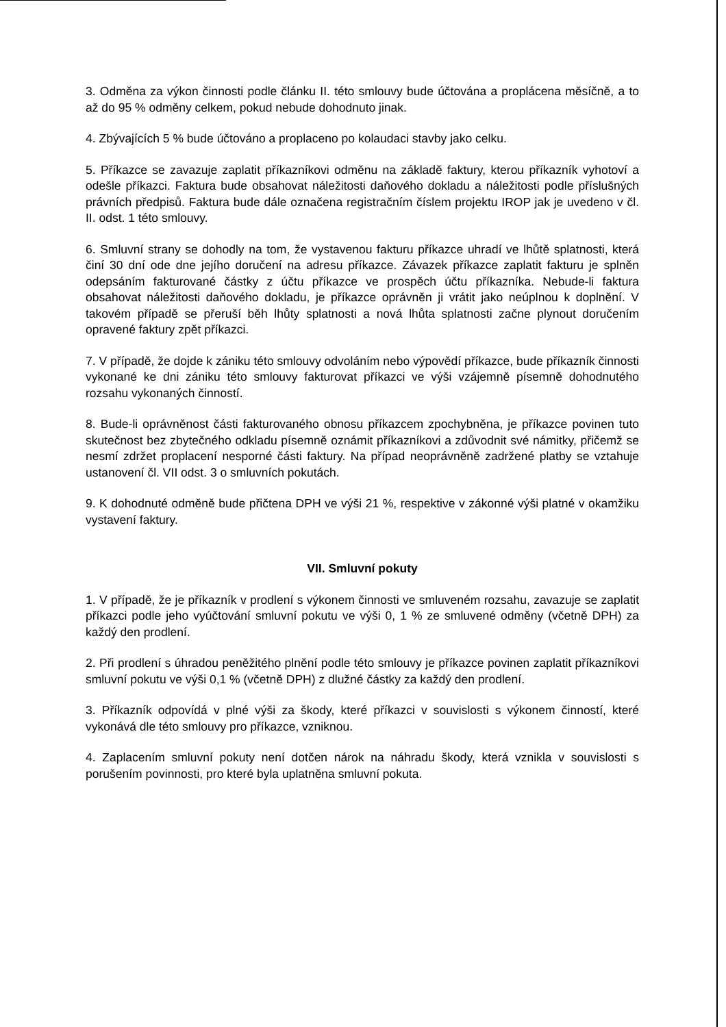3. Odměna za výkon činnosti podle článku II. této smlouvy bude účtována a proplácena měsíčně, a to až do 95 % odměny celkem, pokud nebude dohodnuto jinak.
4. Zbývajících 5 % bude účtováno a proplaceno po kolaudaci stavby jako celku.
5. Příkazce se zavazuje zaplatit příkazníkovi odměnu na základě faktury, kterou příkazník vyhotoví a odešle příkazci. Faktura bude obsahovat náležitosti daňového dokladu a náležitosti podle příslušných právních předpisů. Faktura bude dále označena registračním číslem projektu IROP jak je uvedeno v čl. II. odst. 1 této smlouvy.
6. Smluvní strany se dohodly na tom, že vystavenou fakturu příkazce uhradí ve lhůtě splatnosti, která činí 30 dní ode dne jejího doručení na adresu příkazce. Závazek příkazce zaplatit fakturu je splněn odepsáním fakturované částky z účtu příkazce ve prospěch účtu příkazníka. Nebude-li faktura obsahovat náležitosti daňového dokladu, je příkazce oprávněn ji vrátit jako neúplnou k doplnění. V takovém případě se přeruší běh lhůty splatnosti a nová lhůta splatnosti začne plynout doručením opravené faktury zpět příkazci.
7. V případě, že dojde k zániku této smlouvy odvoláním nebo výpovědí příkazce, bude příkazník činnosti vykonané ke dni zániku této smlouvy fakturovat příkazci ve výši vzájemně písemně dohodnutého rozsahu vykonaných činností.
8. Bude-li oprávněnost části fakturovaného obnosu příkazcem zpochybněna, je příkazce povinen tuto skutečnost bez zbytečného odkladu písemně oznámit příkazníkovi a zdůvodnit své námitky, přičemž se nesmí zdržet proplacení nesporné části faktury. Na případ neoprávněně zadržené platby se vztahuje ustanovení čl. VII odst. 3 o smluvních pokutách.
9. K dohodnuté odměně bude přičtena DPH ve výši 21 %, respektive v zákonné výši platné v okamžiku vystavení faktury.
VII. Smluvní pokuty
1. V případě, že je příkazník v prodlení s výkonem činnosti ve smluveném rozsahu, zavazuje se zaplatit příkazci podle jeho vyúčtování smluvní pokutu ve výši 0, 1 % ze smluvené odměny (včetně DPH) za každý den prodlení.
2. Při prodlení s úhradou peněžitého plnění podle této smlouvy je příkazce povinen zaplatit příkazníkovi smluvní pokutu ve výši 0,1 % (včetně DPH) z dlužné částky za každý den prodlení.
3. Příkazník odpovídá v plné výši za škody, které příkazci v souvislosti s výkonem činností, které vykonává dle této smlouvy pro příkazce, vzniknou.
4. Zaplacením smluvní pokuty není dotčen nárok na náhradu škody, která vznikla v souvislosti s porušením povinnosti, pro které byla uplatněna smluvní pokuta.